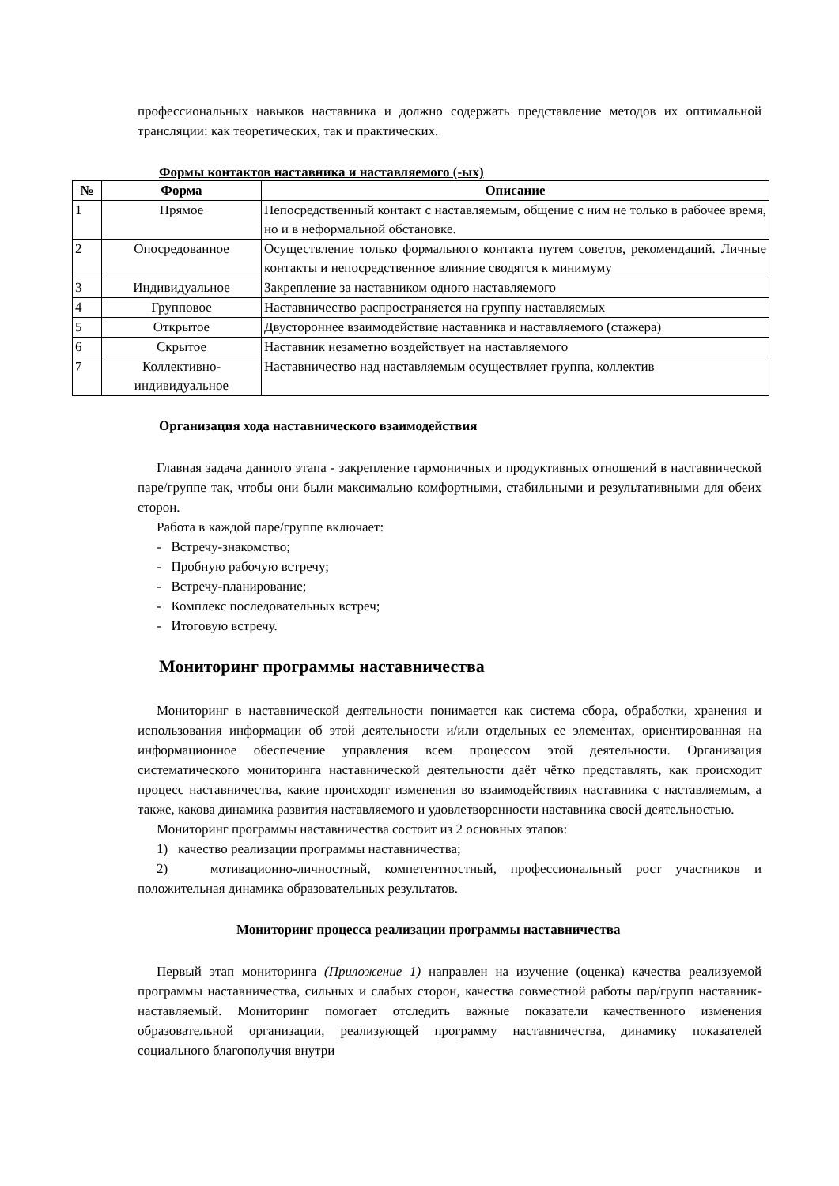профессиональных навыков наставника и должно содержать представление методов их оптимальной трансляции: как теоретических, так и практических.
Формы контактов наставника и наставляемого (-ых)
| № | Форма | Описание |
| --- | --- | --- |
| 1 | Прямое | Непосредственный контакт с наставляемым, общение с ним не только в рабочее время, но и в неформальной обстановке. |
| 2 | Опосредованное | Осуществление только формального контакта путем советов, рекомендаций. Личные контакты и непосредственное влияние сводятся к минимуму |
| 3 | Индивидуальное | Закрепление за наставником одного наставляемого |
| 4 | Групповое | Наставничество распространяется на группу наставляемых |
| 5 | Открытое | Двустороннее взаимодействие наставника и наставляемого (стажера) |
| 6 | Скрытое | Наставник незаметно воздействует на наставляемого |
| 7 | Коллективно-индивидуальное | Наставничество над наставляемым осуществляет группа, коллектив |
Организация хода наставнического взаимодействия
Главная задача данного этапа - закрепление гармоничных и продуктивных отношений в наставнической паре/группе так, чтобы они были максимально комфортными, стабильными и результативными для обеих сторон.
Работа в каждой паре/группе включает:
- Встречу-знакомство;
- Пробную рабочую встречу;
- Встречу-планирование;
- Комплекс последовательных встреч;
- Итоговую встречу.
Мониторинг программы наставничества
Мониторинг в наставнической деятельности понимается как система сбора, обработки, хранения и использования информации об этой деятельности и/или отдельных ее элементах, ориентированная на информационное обеспечение управления всем процессом этой деятельности. Организация систематического мониторинга наставнической деятельности даёт чётко представлять, как происходит процесс наставничества, какие происходят изменения во взаимодействиях наставника с наставляемым, а также, какова динамика развития наставляемого и удовлетворенности наставника своей деятельностью.
Мониторинг программы наставничества состоит из 2 основных этапов:
1) качество реализации программы наставничества;
2) мотивационно-личностный, компетентностный, профессиональный рост участников и положительная динамика образовательных результатов.
Мониторинг процесса реализации программы наставничества
Первый этап мониторинга (Приложение 1) направлен на изучение (оценка) качества реализуемой программы наставничества, сильных и слабых сторон, качества совместной работы пар/групп наставник-наставляемый. Мониторинг помогает отследить важные показатели качественного изменения образовательной организации, реализующей программу наставничества, динамику показателей социального благополучия внутри